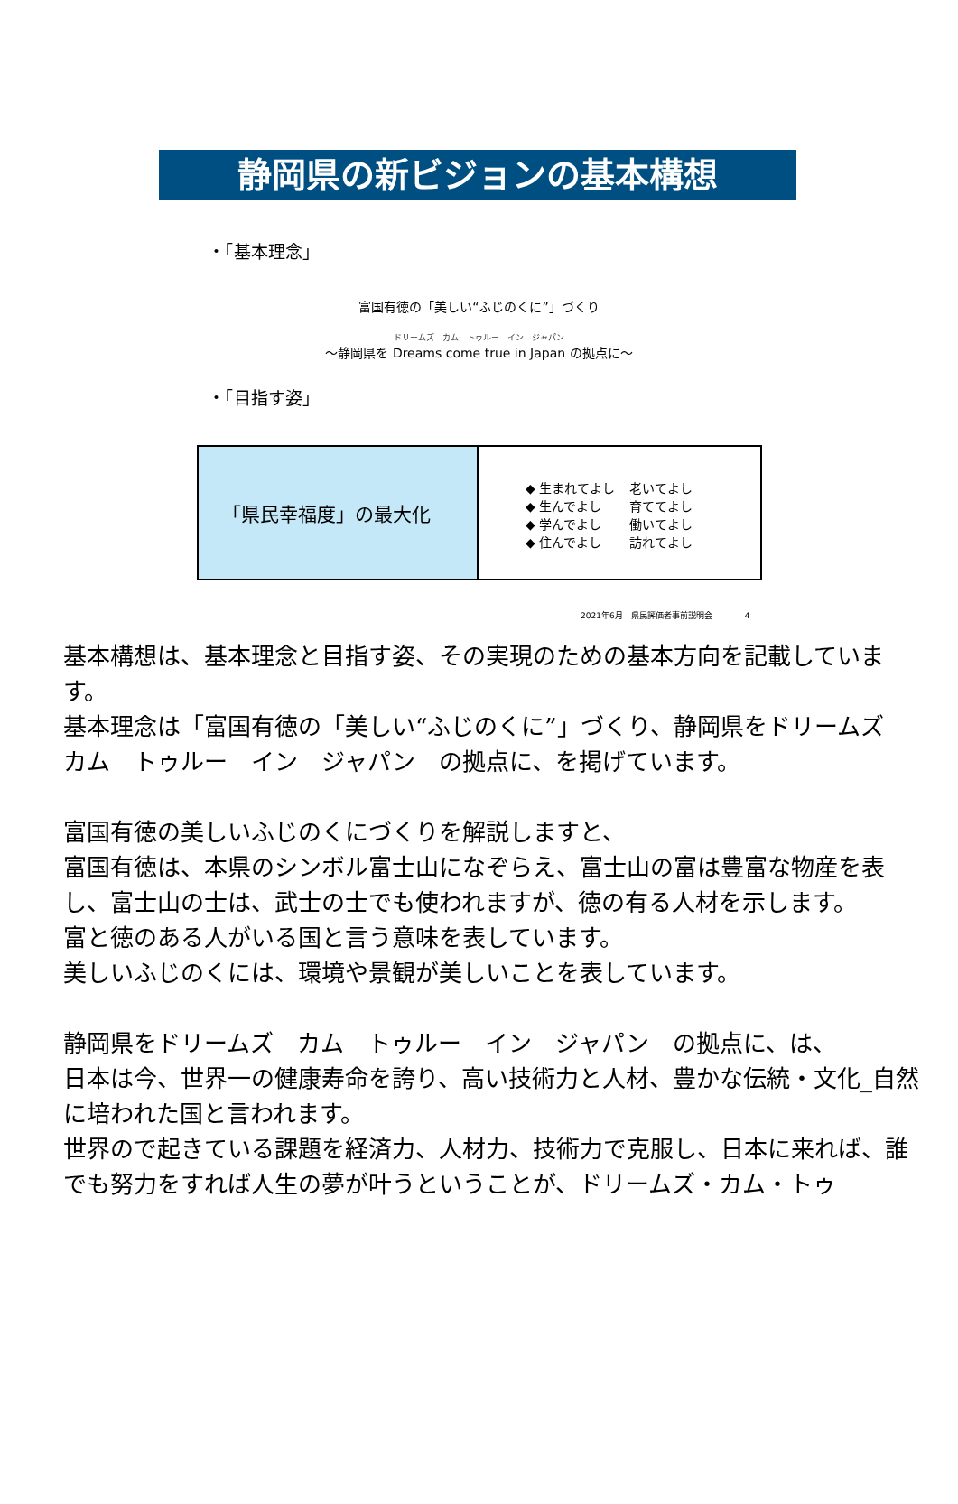静岡県の新ビジョンの基本構想
・「基本理念」
富国有徳の「美しい“ふじのくに”」づくり
ドリームズ　カム　トゥルー　イン　ジャパン
～静岡県を Dreams come true in Japan の拠点に～
・「目指す姿」
「県民幸福度」の最大化
◆ 生まれてよし 老いてよし
◆ 生んでよし 育ててよし
◆ 学んでよし 働いてよし
◆ 住んでよし 訪れてよし
2021年6月　県民評価者事前説明会　　　　4
基本構想は、基本理念と目指す姿、その実現のための基本方向を記載しています。
基本理念は「富国有徳の「美しい“ふじのくに”」づくり、静岡県をドリームズ　カム　トゥルー　イン　ジャパン　の拠点に、を掲げています。
富国有徳の美しいふじのくにづくりを解説しますと、
富国有徳は、本県のシンボル富士山になぞらえ、富士山の富は豊富な物産を表し、富士山の士は、武士の士でも使われますが、徳の有る人材を示します。
富と徳のある人がいる国と言う意味を表しています。
美しいふじのくには、環境や景観が美しいことを表しています。
静岡県をドリームズ　カム　トゥルー　イン　ジャパン　の拠点に、は、
日本は今、世界一の健康寿命を誇り、高い技術力と人材、豊かな伝統・文化_自然に培われた国と言われます。
世界ので起きている課題を経済力、人材力、技術力で克服し、日本に来れば、誰でも努力をすれば人生の夢が叶うということが、ドリームズ・カム・トゥ